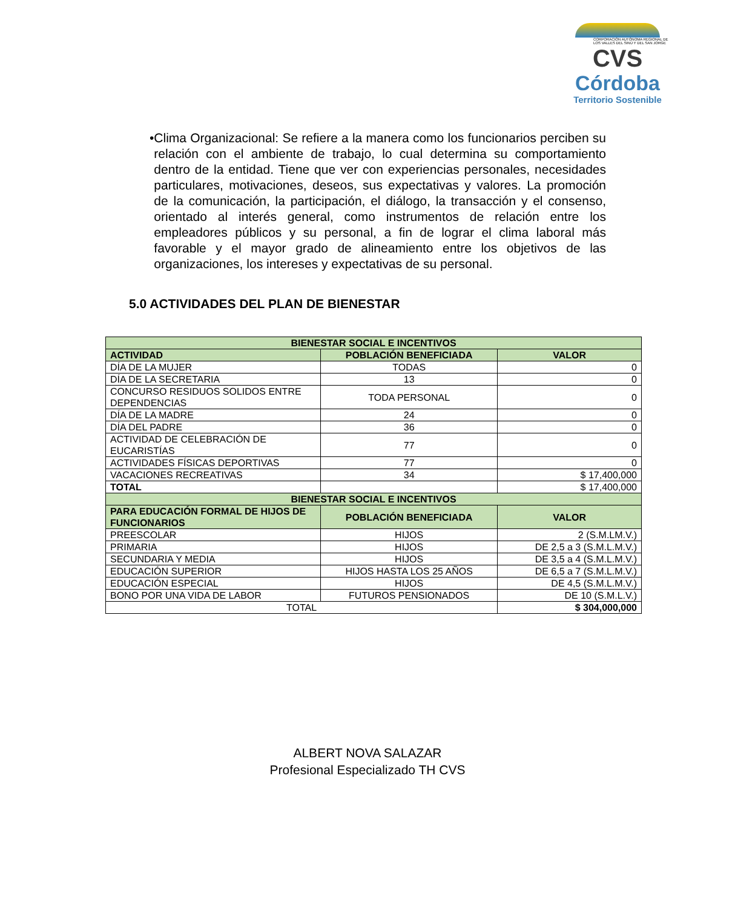CORPORACIÓN AUTÓNOMA REGIONAL DE LOS VALLES DEL SINÚ Y DEL SAN JORGE
CVS
Córdoba
Territorio Sostenible
• Clima Organizacional: Se refiere a la manera como los funcionarios perciben su relación con el ambiente de trabajo, lo cual determina su comportamiento dentro de la entidad. Tiene que ver con experiencias personales, necesidades particulares, motivaciones, deseos, sus expectativas y valores. La promoción de la comunicación, la participación, el diálogo, la transacción y el consenso, orientado al interés general, como instrumentos de relación entre los empleadores públicos y su personal, a fin de lograr el clima laboral más favorable y el mayor grado de alineamiento entre los objetivos de las organizaciones, los intereses y expectativas de su personal.
5.0 ACTIVIDADES DEL PLAN DE BIENESTAR
| BIENESTAR SOCIAL E INCENTIVOS | | |
| --- | --- | --- |
| ACTIVIDAD | POBLACIÓN BENEFICIADA | VALOR |
| DÍA DE LA MUJER | TODAS | 0 |
| DÍA DE LA SECRETARIA | 13 | 0 |
| CONCURSO RESIDUOS SOLIDOS ENTRE DEPENDENCIAS | TODA PERSONAL | 0 |
| DÍA DE LA MADRE | 24 | 0 |
| DÍA DEL PADRE | 36 | 0 |
| ACTIVIDAD DE CELEBRACIÓN DE EUCARISTÍAS | 77 | 0 |
| ACTIVIDADES FÍSICAS DEPORTIVAS | 77 | 0 |
| VACACIONES RECREATIVAS | 34 | $ 17,400,000 |
| TOTAL | | $ 17,400,000 |
| BIENESTAR SOCIAL E INCENTIVOS | | |
| PARA EDUCACIÓN FORMAL DE HIJOS DE FUNCIONARIOS | POBLACIÓN BENEFICIADA | VALOR |
| PREESCOLAR | HIJOS | 2 (S.M.LM.V.) |
| PRIMARIA | HIJOS | DE 2,5 a 3 (S.M.L.M.V.) |
| SECUNDARIA Y MEDIA | HIJOS | DE 3,5 a 4 (S.M.L.M.V.) |
| EDUCACIÓN SUPERIOR | HIJOS HASTA LOS 25 AÑOS | DE 6,5 a 7 (S.M.L.M.V.) |
| EDUCACIÓN ESPECIAL | HIJOS | DE 4,5 (S.M.L.M.V.) |
| BONO POR UNA VIDA DE LABOR | FUTUROS PENSIONADOS | DE 10 (S.M.L.V.) |
| TOTAL | | $ 304,000,000 |
ALBERT NOVA SALAZAR
Profesional Especializado TH CVS